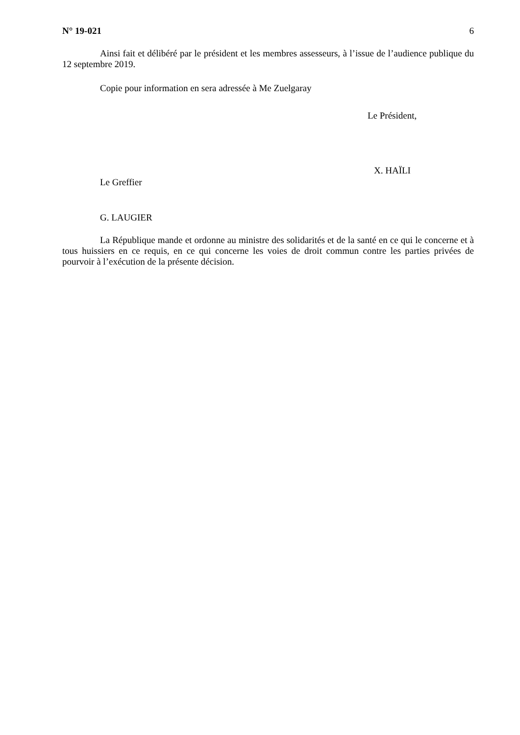N° 19-021 6
Ainsi fait et délibéré par le président et les membres assesseurs, à l’issue de l’audience publique du 12 septembre 2019.
Copie pour information en sera adressée à Me Zuelgaray
Le Président,
X. HAÏLI
Le Greffier
G. LAUGIER
La République mande et ordonne au ministre des solidarités et de la santé en ce qui le concerne et à tous huissiers en ce requis, en ce qui concerne les voies de droit commun contre les parties privées de pourvoir à l’exécution de la présente décision.